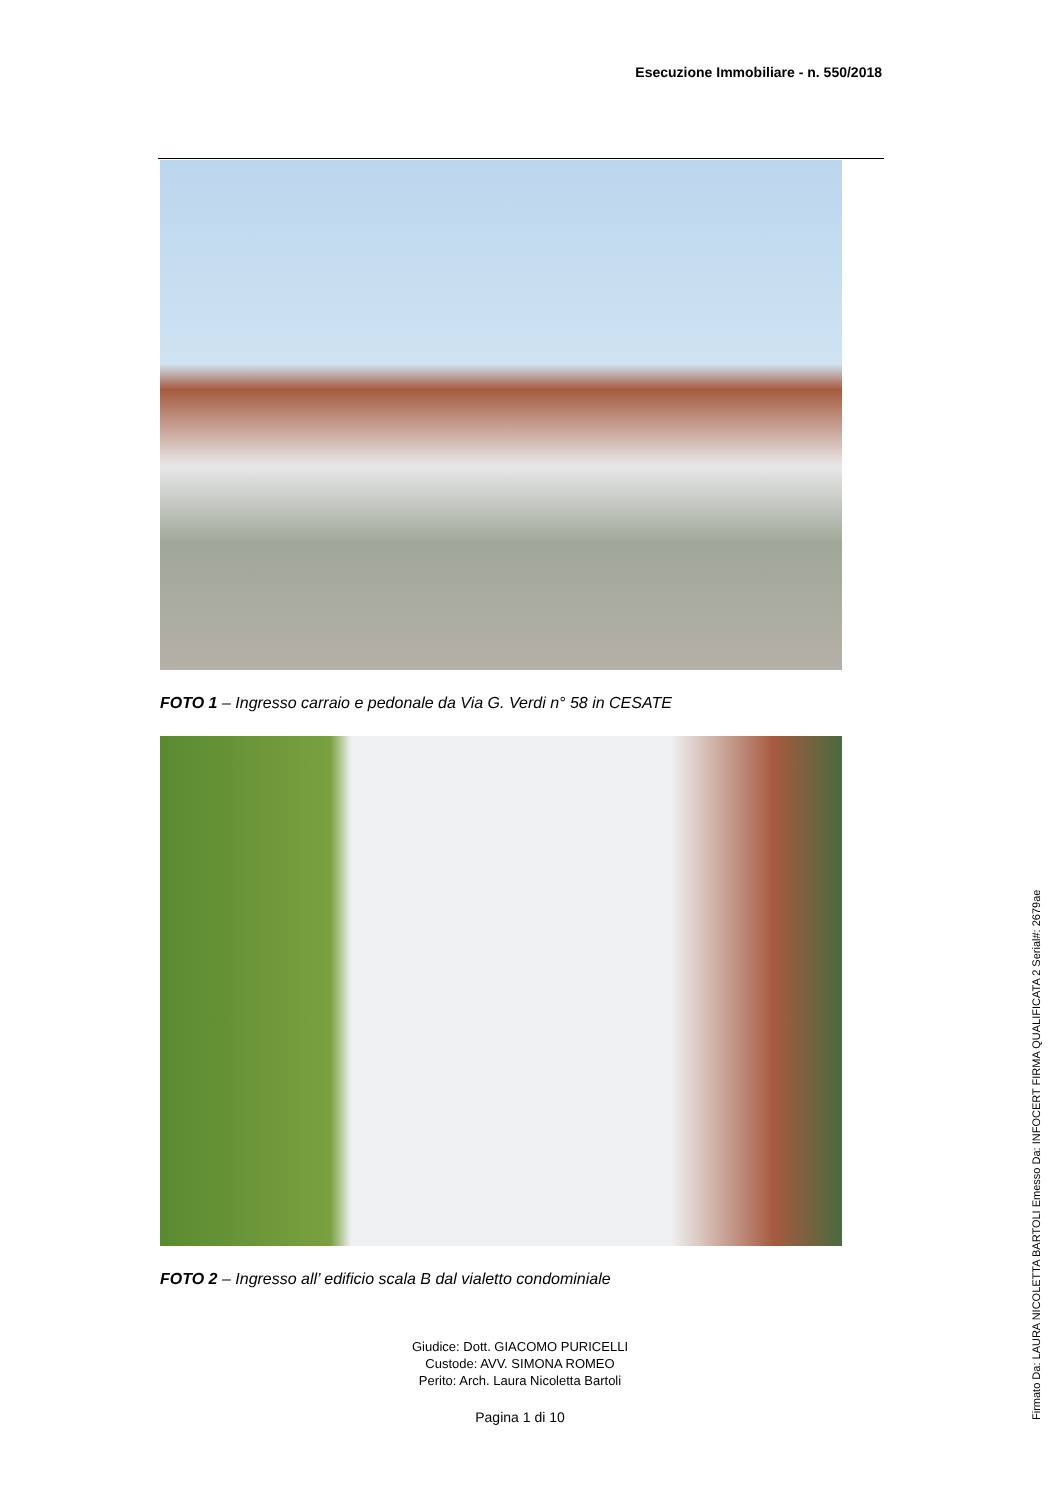Esecuzione Immobiliare - n. 550/2018
FOTO 1 – Ingresso carraio e pedonale da Via G. Verdi n° 58 in CESATE
FOTO 2 – Ingresso all’ edificio scala B dal vialetto condominiale
Giudice: Dott. GIACOMO PURICELLI
Custode: AVV. SIMONA ROMEO
Perito: Arch. Laura Nicoletta Bartoli
Pagina 1 di 10
Firmato Da: LAURA NICOLETTA BARTOLI Emesso Da: INFOCERT FIRMA QUALIFICATA 2 Serial#: 2679ae